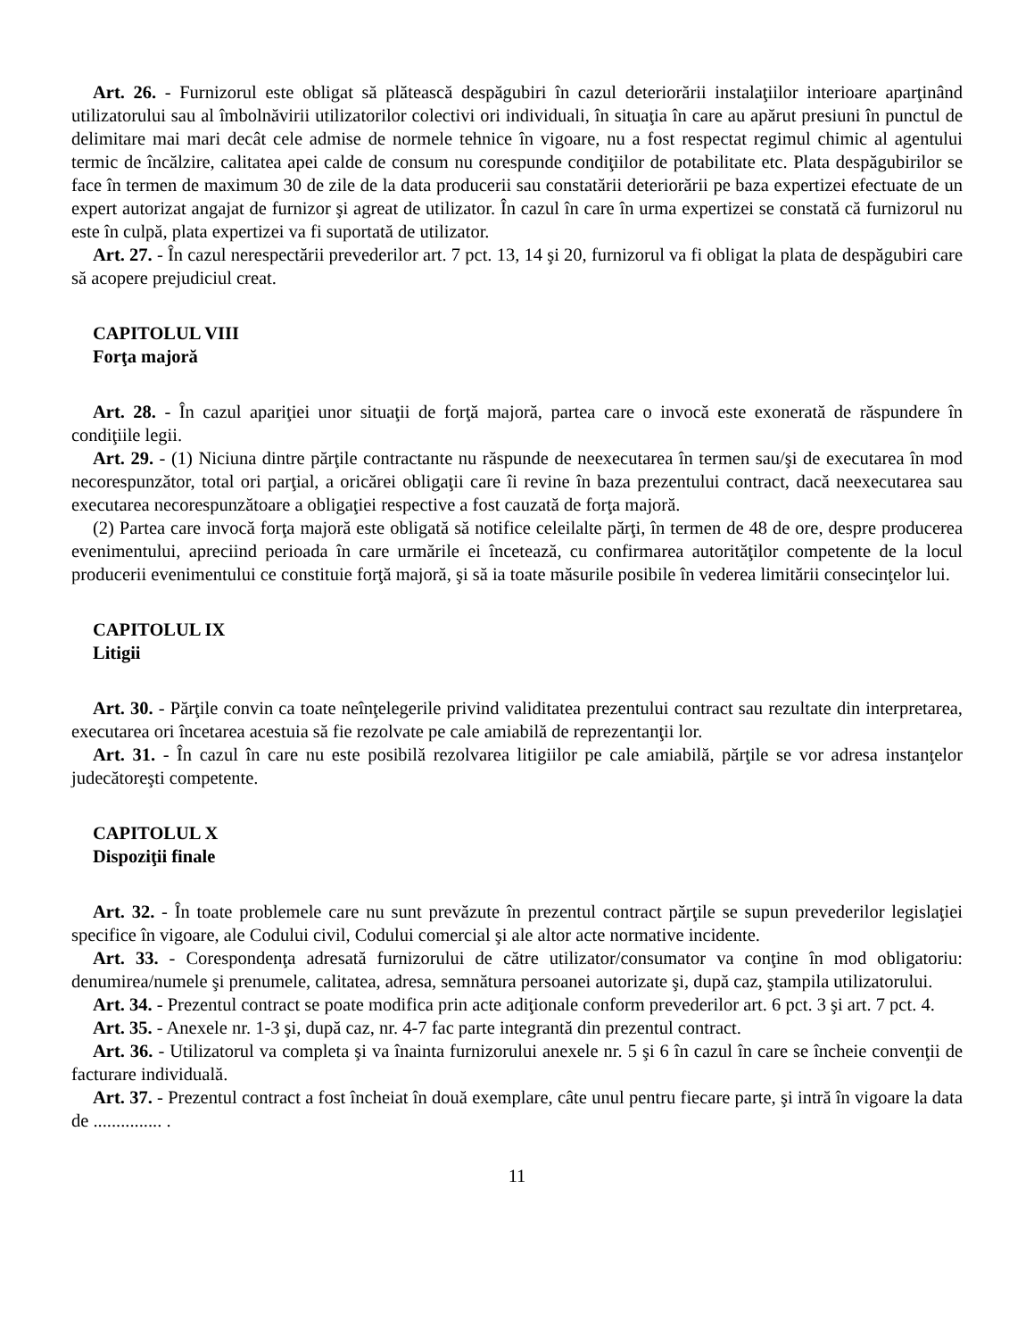Art. 26. - Furnizorul este obligat să plătească despăgubiri în cazul deteriorării instalaţiilor interioare aparţinând utilizatorului sau al îmbolnăvirii utilizatorilor colectivi ori individuali, în situaţia în care au apărut presiuni în punctul de delimitare mai mari decât cele admise de normele tehnice în vigoare, nu a fost respectat regimul chimic al agentului termic de încălzire, calitatea apei calde de consum nu corespunde condiţiilor de potabilitate etc. Plata despăgubirilor se face în termen de maximum 30 de zile de la data producerii sau constatării deteriorării pe baza expertizei efectuate de un expert autorizat angajat de furnizor şi agreat de utilizator. În cazul în care în urma expertizei se constată că furnizorul nu este în culpă, plata expertizei va fi suportată de utilizator.
Art. 27. - În cazul nerespectării prevederilor art. 7 pct. 13, 14 şi 20, furnizorul va fi obligat la plata de despăgubiri care să acopere prejudiciul creat.
CAPITOLUL VIII
Forţa majoră
Art. 28. - În cazul apariţiei unor situaţii de forţă majoră, partea care o invocă este exonerată de răspundere în condiţiile legii.
Art. 29. - (1) Niciuna dintre părţile contractante nu răspunde de neexecutarea în termen sau/şi de executarea în mod necorespunzător, total ori parţial, a oricărei obligaţii care îi revine în baza prezentului contract, dacă neexecutarea sau executarea necorespunzătoare a obligaţiei respective a fost cauzată de forţa majoră.
(2) Partea care invocă forţa majoră este obligată să notifice celeilalte părţi, în termen de 48 de ore, despre producerea evenimentului, apreciind perioada în care urmările ei încetează, cu confirmarea autorităţilor competente de la locul producerii evenimentului ce constituie forţă majoră, şi să ia toate măsurile posibile în vederea limitării consecinţelor lui.
CAPITOLUL IX
Litigii
Art. 30. - Părţile convin ca toate neînţelegerile privind validitatea prezentului contract sau rezultate din interpretarea, executarea ori încetarea acestuia să fie rezolvate pe cale amiabilă de reprezentanţii lor.
Art. 31. - În cazul în care nu este posibilă rezolvarea litigiilor pe cale amiabilă, părţile se vor adresa instanţelor judecătoreşti competente.
CAPITOLUL X
Dispoziţii finale
Art. 32. - În toate problemele care nu sunt prevăzute în prezentul contract părţile se supun prevederilor legislaţiei specifice în vigoare, ale Codului civil, Codului comercial şi ale altor acte normative incidente.
Art. 33. - Corespondenţa adresată furnizorului de către utilizator/consumator va conţine în mod obligatoriu: denumirea/numele şi prenumele, calitatea, adresa, semnătura persoanei autorizate şi, după caz, ştampila utilizatorului.
Art. 34. - Prezentul contract se poate modifica prin acte adiţionale conform prevederilor art. 6 pct. 3 şi art. 7 pct. 4.
Art. 35. - Anexele nr. 1-3 şi, după caz, nr. 4-7 fac parte integrantă din prezentul contract.
Art. 36. - Utilizatorul va completa şi va înainta furnizorului anexele nr. 5 şi 6 în cazul în care se încheie convenţii de facturare individuală.
Art. 37. - Prezentul contract a fost încheiat în două exemplare, câte unul pentru fiecare parte, şi intră în vigoare la data de ............... .
11